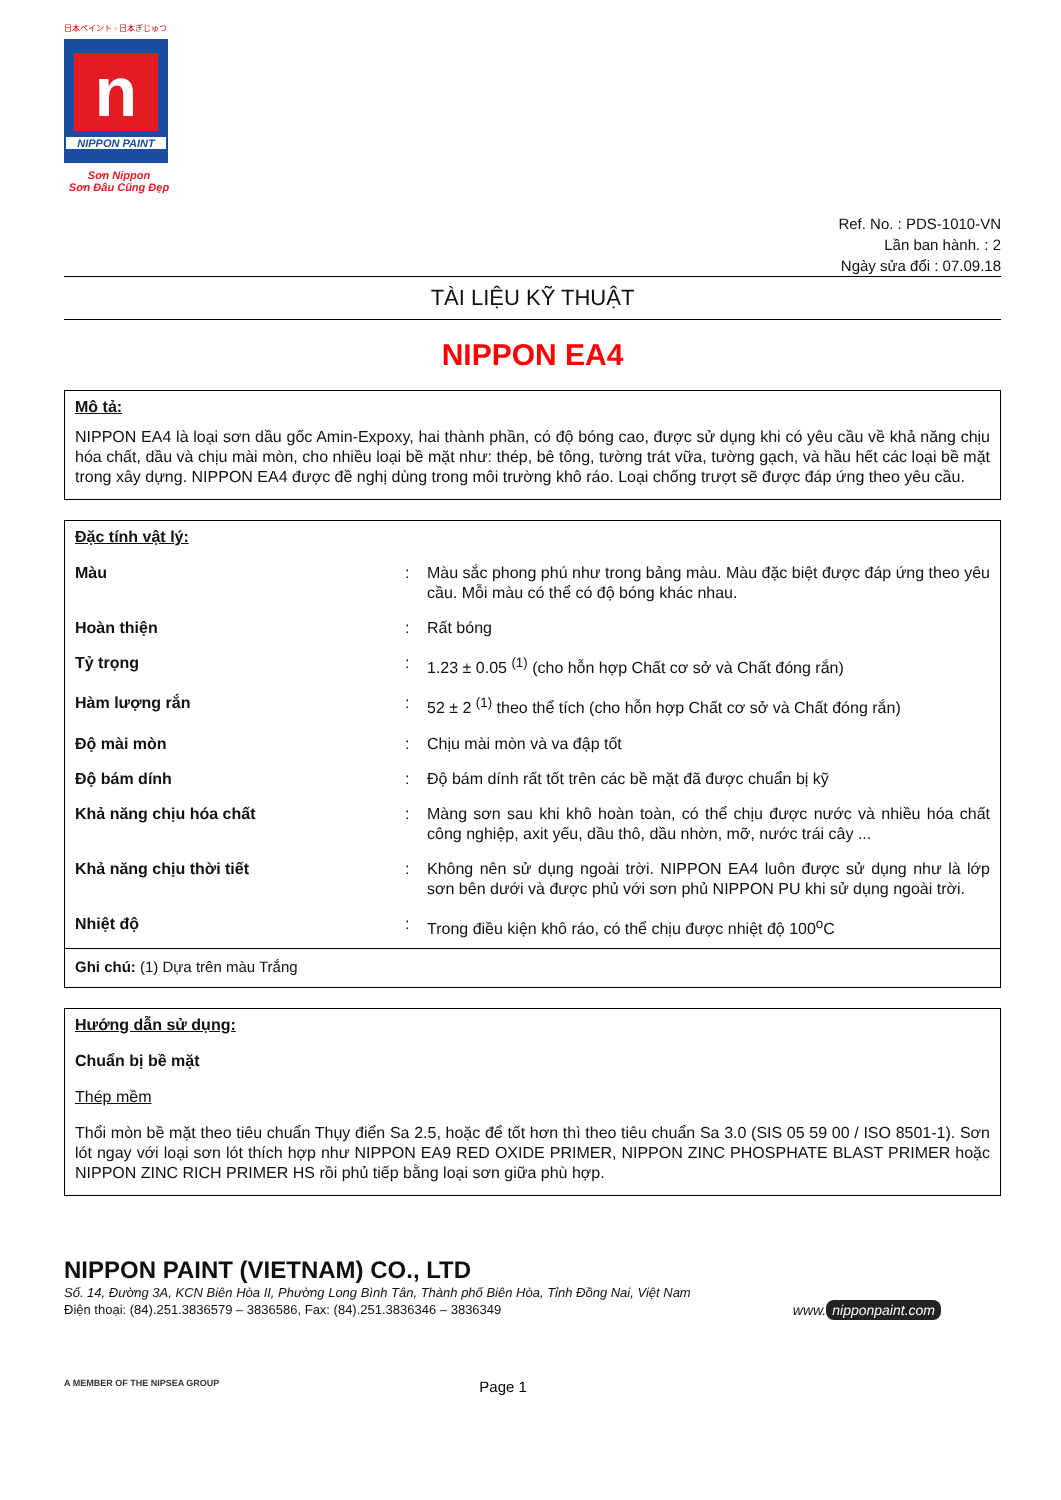日本ペイント - 日本ぎじゅつ
n
NIPPON PAINT
Sơn Nippon
Sơn Đâu Cũng Đẹp
Ref. No. : PDS-1010-VN
Lần ban hành. : 2
Ngày sửa đổi : 07.09.18
TÀI LIỆU KỸ THUẬT
NIPPON EA4
Mô tả:
NIPPON EA4 là loại sơn dầu gốc Amin-Expoxy, hai thành phần, có độ bóng cao, được sử dụng khi có yêu cầu về khả năng chịu hóa chất, dầu và chịu mài mòn, cho nhiều loại bề mặt như: thép, bê tông, tường trát vữa, tường gạch, và hầu hết các loại bề mặt trong xây dựng. NIPPON EA4 được đề nghị dùng trong môi trường khô ráo. Loại chống trượt sẽ được đáp ứng theo yêu cầu.
Đặc tính vật lý:
| Màu | : | Màu sắc phong phú như trong bảng màu. Màu đặc biệt được đáp ứng theo yêu cầu. Mỗi màu có thể có độ bóng khác nhau. |
| Hoàn thiện | : | Rất bóng |
| Tỷ trọng | : | 1.23 ± 0.05 <sup>(1)</sup> (cho hỗn hợp Chất cơ sở và Chất đóng rắn) |
| Hàm lượng rắn | : | 52 ± 2 <sup>(1)</sup> theo thể tích (cho hỗn hợp Chất cơ sở và Chất đóng rắn) |
| Độ mài mòn | : | Chịu mài mòn và va đập tốt |
| Độ bám dính | : | Độ bám dính rất tốt trên các bề mặt đã được chuẩn bị kỹ |
| Khả năng chịu hóa chất | : | Màng sơn sau khi khô hoàn toàn, có thể chịu được nước và nhiều hóa chất công nghiệp, axit yếu, dầu thô, dầu nhờn, mỡ, nước trái cây ... |
| Khả năng chịu thời tiết | : | Không nên sử dụng ngoài trời. NIPPON EA4 luôn được sử dụng như là lớp sơn bên dưới và được phủ với sơn phủ NIPPON PU khi sử dụng ngoài trời. |
| Nhiệt độ | : | Trong điều kiện khô ráo, có thể chịu được nhiệt độ 100<sup>o</sup>C |
Ghi chú: (1) Dựa trên màu Trắng
Hướng dẫn sử dụng:
Chuẩn bị bề mặt
Thép mềm
Thổi mòn bề mặt theo tiêu chuẩn Thụy điển Sa 2.5, hoặc để tốt hơn thì theo tiêu chuẩn Sa 3.0 (SIS 05 59 00 / ISO 8501-1). Sơn lót ngay với loại sơn lót thích hợp như NIPPON EA9 RED OXIDE PRIMER, NIPPON ZINC PHOSPHATE BLAST PRIMER hoặc NIPPON ZINC RICH PRIMER HS rồi phủ tiếp bằng loại sơn giữa phù hợp.
NIPPON PAINT (VIETNAM) CO., LTD
Số. 14, Đường 3A, KCN Biên Hòa II, Phường Long Bình Tân, Thành phố Biên Hòa, Tỉnh Đồng Nai, Việt Nam
Điện thoại: (84).251.3836579 – 3836586, Fax: (84).251.3836346 – 3836349
www. nipponpaint.com
A MEMBER OF THE NIPSEA GROUP Page 1